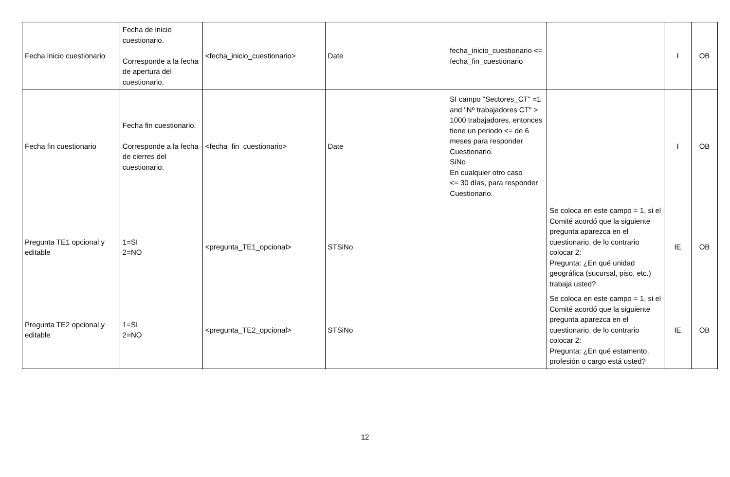| Fecha inicio cuestionario | Fecha de inicio cuestionario. Corresponde a la fecha de apertura del cuestionario. | <fecha_inicio_cuestionario> | Date | fecha_inicio_cuestionario <= fecha_fin_cuestionario | | I | OB |
| Fecha fin cuestionario | Fecha fin cuestionario. Corresponde a la fecha de cierres del cuestionario. | <fecha_fin_cuestionario> | Date | SI campo "Sectores_CT" =1 and "Nº trabajadores CT" > 1000 trabajadores, entonces tiene un periodo <= de 6 meses para responder Cuestionario. SiNo En cualquier otro caso <= 30 días, para responder Cuestionario. | | I | OB |
| Pregunta TE1 opcional y editable | 1=SI 2=NO | <pregunta_TE1_opcional> | STSiNo | | Se coloca en este campo = 1, si el Comité acordó que la siguiente pregunta aparezca en el cuestionario, de lo contrario colocar 2: Pregunta: ¿En qué unidad geográfica (sucursal, piso, etc.) trabaja usted? | IE | OB |
| Pregunta TE2 opcional y editable | 1=SI 2=NO | <pregunta_TE2_opcional> | STSiNo | | Se coloca en este campo = 1, si el Comité acordó que la siguiente pregunta aparezca en el cuestionario, de lo contrario colocar 2: Pregunta: ¿En qué estamento, profesión o cargo está usted? | IE | OB |
12